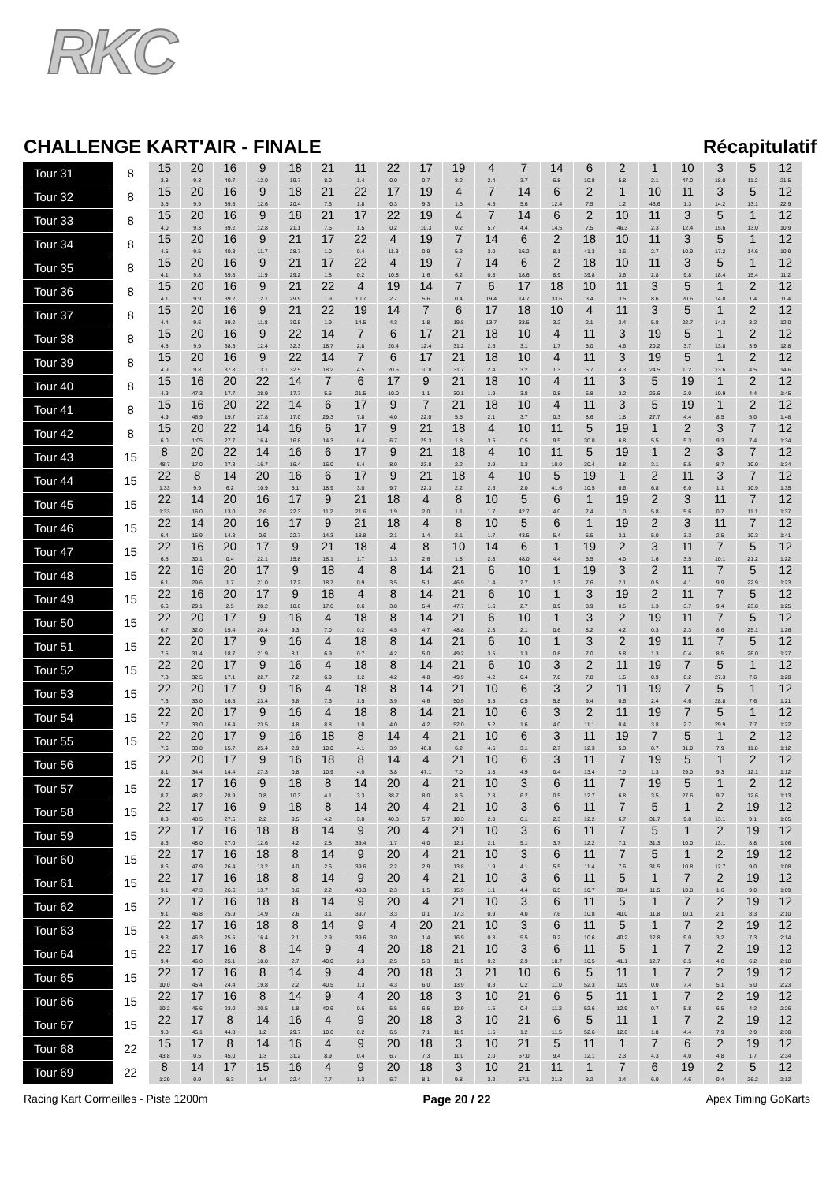RKC
CHALLENGE KART'AIR - FINALE Récapitulatif
| Tour 31 | 8 | 15 3.8 | 20 9.3 | 16 40.7 | 9 12.0 | 18 19.7 | 21 8.0 | 11 1.4 | 22 0.0 | 17 0.7 | 19 8.2 | 4 2.4 | 7 3.7 | 14 6.8 | 6 10.8 | 2 5.8 | 1 2.1 | 10 47.0 | 3 18.0 | 5 11.2 | 12 21.5 |
| Tour 32 | 8 | 15 3.5 | 20 9.9 | 16 39.5 | 9 12.6 | 18 20.4 | 21 7.6 | 22 1.8 | 17 0.3 | 19 9.3 | 4 1.5 | 7 4.5 | 14 5.6 | 6 12.4 | 2 7.5 | 1 1.2 | 10 46.6 | 11 1.3 | 3 14.2 | 5 13.1 | 12 22.9 |
| Tour 33 | 8 | 15 4.0 | 20 9.3 | 16 39.2 | 9 12.8 | 18 21.1 | 21 7.5 | 17 1.5 | 22 0.2 | 19 10.3 | 4 0.2 | 7 5.7 | 14 4.4 | 6 14.5 | 2 7.5 | 10 46.3 | 11 2.3 | 3 12.4 | 5 15.6 | 1 13.0 | 12 10.9 |
| Tour 34 | 8 | 15 4.5 | 20 9.5 | 16 40.3 | 9 11.7 | 21 28.7 | 17 1.0 | 22 0.4 | 4 11.3 | 19 0.9 | 7 5.3 | 14 3.0 | 6 16.2 | 2 8.1 | 18 41.3 | 10 3.6 | 11 2.7 | 3 10.9 | 5 17.2 | 1 14.6 | 12 10.9 |
| Tour 35 | 8 | 15 4.1 | 20 9.8 | 16 39.8 | 9 11.9 | 21 29.2 | 17 1.8 | 22 0.2 | 4 10.8 | 19 1.6 | 7 6.2 | 14 0.8 | 6 18.6 | 2 8.9 | 18 39.8 | 10 3.6 | 11 2.8 | 3 9.8 | 5 18.4 | 1 15.4 | 12 11.2 |
| Tour 36 | 8 | 15 4.1 | 20 9.9 | 16 39.2 | 9 12.1 | 21 29.9 | 22 1.9 | 4 10.7 | 19 2.7 | 14 5.6 | 7 0.4 | 6 19.4 | 17 14.7 | 18 33.6 | 10 3.4 | 11 3.5 | 3 8.6 | 5 20.6 | 1 14.8 | 2 1.4 | 12 11.4 |
| Tour 37 | 8 | 15 4.4 | 20 9.6 | 16 39.2 | 9 11.8 | 21 30.5 | 22 1.9 | 19 14.5 | 14 4.3 | 7 1.8 | 6 19.8 | 17 13.7 | 18 33.5 | 10 3.2 | 4 2.1 | 11 3.4 | 3 5.8 | 5 22.7 | 1 14.3 | 2 3.2 | 12 12.0 |
| Tour 38 | 8 | 15 4.8 | 20 9.9 | 16 38.5 | 9 12.4 | 22 32.3 | 14 18.7 | 7 2.8 | 6 20.4 | 17 12.4 | 21 31.2 | 18 2.6 | 10 3.1 | 4 1.7 | 11 5.0 | 3 4.6 | 19 20.2 | 5 3.7 | 1 13.8 | 2 3.9 | 12 12.8 |
| Tour 39 | 8 | 15 4.9 | 20 9.8 | 16 37.8 | 9 13.1 | 22 32.5 | 14 18.2 | 7 4.5 | 6 20.6 | 17 10.8 | 21 31.7 | 18 2.4 | 10 3.2 | 4 1.3 | 11 5.7 | 3 4.3 | 19 24.5 | 5 0.2 | 1 13.6 | 2 4.5 | 12 14.6 |
| Tour 40 | 8 | 15 4.9 | 16 47.3 | 20 17.7 | 22 28.9 | 14 17.7 | 7 5.5 | 6 21.5 | 17 10.0 | 9 1.1 | 21 30.1 | 18 1.9 | 10 3.8 | 4 0.8 | 11 6.8 | 3 3.2 | 5 26.6 | 19 2.0 | 1 10.9 | 2 4.4 | 12 1:45 |
| Tour 41 | 8 | 15 4.9 | 16 46.9 | 20 19.7 | 22 27.8 | 14 17.0 | 6 29.3 | 17 7.8 | 9 4.0 | 7 22.0 | 21 5.5 | 18 2.1 | 10 3.7 | 4 0.3 | 11 8.6 | 3 1.8 | 5 27.7 | 19 4.4 | 1 8.5 | 2 5.0 | 12 1:48 |
| Tour 42 | 8 | 15 6.0 | 20 1:05 | 22 27.7 | 14 16.4 | 16 16.8 | 6 14.3 | 17 6.4 | 9 6.7 | 21 25.3 | 18 1.8 | 4 3.5 | 10 0.5 | 11 9.5 | 5 30.0 | 19 6.8 | 1 5.5 | 2 5.3 | 3 9.3 | 7 7.4 | 12 1:34 |
| Tour 43 | 15 | 8 48.7 | 20 17.0 | 22 27.3 | 14 16.7 | 16 16.4 | 6 16.0 | 17 5.4 | 9 8.0 | 21 23.8 | 18 2.2 | 4 2.9 | 10 1.3 | 11 10.0 | 5 30.4 | 19 8.8 | 1 3.1 | 2 5.5 | 3 8.7 | 7 10.0 | 12 1:34 |
| Tour 44 | 15 | 22 1:33 | 8 9.9 | 14 6.2 | 20 10.9 | 16 5.1 | 6 18.9 | 17 3.0 | 9 9.7 | 21 22.3 | 18 2.2 | 4 2.6 | 10 2.0 | 5 41.6 | 19 10.5 | 1 0.6 | 2 6.8 | 11 6.0 | 3 1.1 | 7 10.9 | 12 1:35 |
| Tour 45 | 15 | 22 1:33 | 14 16.0 | 20 13.0 | 16 2.6 | 17 22.3 | 9 11.2 | 21 21.6 | 18 1.9 | 4 2.0 | 8 1.1 | 10 1.7 | 5 42.7 | 6 4.0 | 1 7.4 | 19 1.0 | 2 5.8 | 3 5.6 | 11 0.7 | 7 11.1 | 12 1:37 |
| Tour 46 | 15 | 22 6.4 | 14 15.9 | 20 14.3 | 16 0.6 | 17 22.7 | 9 14.3 | 21 18.8 | 18 2.1 | 4 1.4 | 8 2.1 | 10 1.7 | 5 43.5 | 6 5.4 | 1 5.5 | 19 3.1 | 2 5.0 | 3 3.3 | 11 2.5 | 7 10.3 | 12 1:41 |
| Tour 47 | 15 | 22 6.5 | 16 30.1 | 20 0.4 | 17 22.1 | 9 15.8 | 21 18.1 | 18 1.7 | 4 1.3 | 8 2.6 | 10 1.8 | 14 2.3 | 6 48.0 | 1 4.4 | 19 5.5 | 2 4.0 | 3 1.6 | 11 3.5 | 7 10.1 | 5 21.2 | 12 1:22 |
| Tour 48 | 15 | 22 6.1 | 16 29.6 | 20 1.7 | 17 21.0 | 9 17.2 | 18 18.7 | 4 0.9 | 8 3.5 | 14 5.1 | 21 46.9 | 6 1.4 | 10 2.7 | 1 1.3 | 19 7.6 | 3 2.1 | 2 0.5 | 11 4.1 | 7 9.9 | 5 22.9 | 12 1:23 |
| Tour 49 | 15 | 22 6.6 | 16 29.1 | 20 2.5 | 17 20.2 | 9 18.6 | 18 17.6 | 4 0.6 | 8 3.8 | 14 5.4 | 21 47.7 | 6 1.6 | 10 2.7 | 1 0.9 | 3 8.9 | 19 0.5 | 2 1.3 | 11 3.7 | 7 9.4 | 5 23.8 | 12 1:25 |
| Tour 50 | 15 | 22 6.7 | 20 32.0 | 17 19.4 | 9 20.4 | 16 9.3 | 4 7.0 | 18 0.2 | 8 4.5 | 14 4.7 | 21 48.8 | 6 2.3 | 10 2.1 | 1 0.6 | 3 8.2 | 2 4.2 | 19 0.3 | 11 2.3 | 7 8.6 | 5 25.1 | 12 1:26 |
| Tour 51 | 15 | 22 7.5 | 20 31.4 | 17 18.7 | 9 21.9 | 16 8.1 | 4 6.9 | 18 0.7 | 8 4.2 | 14 5.0 | 21 49.2 | 6 3.5 | 10 1.3 | 1 0.8 | 3 7.0 | 2 5.8 | 19 1.3 | 11 0.4 | 7 8.5 | 5 26.0 | 12 1:27 |
| Tour 52 | 15 | 22 7.3 | 20 32.5 | 17 17.1 | 9 22.7 | 16 7.2 | 4 6.9 | 18 1.2 | 8 4.2 | 14 4.8 | 21 49.9 | 6 4.2 | 10 0.4 | 3 7.8 | 2 7.8 | 11 1.5 | 19 0.9 | 7 6.2 | 5 27.3 | 1 7.6 | 12 1:20 |
| Tour 53 | 15 | 22 7.3 | 20 33.0 | 17 16.5 | 9 23.4 | 16 5.8 | 4 7.6 | 18 1.5 | 8 3.9 | 14 4.6 | 21 50.9 | 10 5.5 | 6 0.5 | 3 5.8 | 2 9.4 | 11 0.6 | 19 2.4 | 7 4.6 | 5 28.8 | 1 7.6 | 12 1:21 |
| Tour 54 | 15 | 22 7.7 | 20 33.0 | 17 16.4 | 9 23.5 | 16 4.8 | 4 8.8 | 18 1.0 | 8 4.0 | 14 4.2 | 21 52.0 | 10 5.2 | 6 1.6 | 3 4.0 | 2 11.1 | 11 0.4 | 19 3.8 | 7 2.7 | 5 29.9 | 1 7.7 | 12 1:22 |
| Tour 55 | 15 | 22 7.6 | 20 33.8 | 17 15.7 | 9 25.4 | 16 2.9 | 18 10.0 | 8 4.1 | 14 3.9 | 4 46.8 | 21 6.2 | 10 4.5 | 6 3.1 | 3 2.7 | 11 12.3 | 19 5.3 | 7 0.7 | 5 31.0 | 1 7.9 | 2 11.8 | 12 1:12 |
| Tour 56 | 15 | 22 8.1 | 20 34.4 | 17 14.4 | 9 27.3 | 16 0.8 | 18 10.9 | 8 4.0 | 14 3.8 | 4 47.1 | 21 7.0 | 10 3.8 | 6 4.9 | 3 0.4 | 11 13.4 | 7 7.0 | 19 1.3 | 5 29.0 | 1 9.3 | 2 12.1 | 12 1:12 |
| Tour 57 | 15 | 22 8.2 | 17 48.2 | 16 28.9 | 9 0.8 | 18 10.3 | 8 4.1 | 14 3.3 | 20 38.7 | 4 8.0 | 21 8.6 | 10 2.8 | 3 6.2 | 6 0.5 | 11 12.7 | 7 6.8 | 19 3.5 | 5 27.6 | 1 9.7 | 2 12.6 | 12 1:13 |
| Tour 58 | 15 | 22 8.3 | 17 48.5 | 16 27.5 | 9 2.2 | 18 9.5 | 8 4.2 | 14 3.0 | 20 40.3 | 4 5.7 | 21 10.3 | 10 2.0 | 3 6.1 | 6 2.3 | 11 12.2 | 7 6.7 | 5 31.7 | 1 9.8 | 2 13.1 | 19 9.1 | 12 1:05 |
| Tour 59 | 15 | 22 8.6 | 17 48.0 | 16 27.0 | 18 12.6 | 8 4.2 | 14 2.8 | 9 39.4 | 20 1.7 | 4 4.0 | 21 12.1 | 10 2.1 | 3 5.1 | 6 3.7 | 11 12.2 | 7 7.1 | 5 31.3 | 1 10.0 | 2 13.1 | 19 8.8 | 12 1:06 |
| Tour 60 | 15 | 22 8.6 | 17 47.9 | 16 26.4 | 18 13.2 | 8 4.0 | 14 2.6 | 9 39.6 | 20 2.2 | 4 2.9 | 21 13.8 | 10 1.9 | 3 4.1 | 6 5.5 | 11 11.4 | 7 7.6 | 5 31.5 | 1 10.8 | 2 12.7 | 19 9.0 | 12 1:08 |
| Tour 61 | 15 | 22 9.1 | 17 47.3 | 16 26.6 | 18 13.7 | 8 3.6 | 14 2.2 | 9 40.3 | 20 2.3 | 4 1.5 | 21 15.9 | 10 1.1 | 3 4.4 | 6 6.5 | 11 10.7 | 5 39.4 | 1 11.5 | 7 10.8 | 2 1.6 | 19 9.0 | 12 1:09 |
| Tour 62 | 15 | 22 9.1 | 17 46.8 | 16 25.9 | 18 14.9 | 8 2.6 | 14 3.1 | 9 39.7 | 20 3.3 | 4 0.1 | 21 17.3 | 10 0.9 | 3 4.0 | 6 7.6 | 11 10.8 | 5 40.0 | 1 11.8 | 7 10.1 | 2 2.1 | 19 8.3 | 12 2:10 |
| Tour 63 | 15 | 22 9.3 | 17 46.3 | 16 25.5 | 18 16.4 | 8 2.1 | 14 2.9 | 9 39.6 | 4 3.0 | 20 1.4 | 21 16.9 | 10 0.8 | 3 5.5 | 6 9.2 | 11 10.6 | 5 40.2 | 1 12.8 | 7 9.0 | 2 3.2 | 19 7.3 | 12 2:14 |
| Tour 64 | 15 | 22 9.4 | 17 46.0 | 16 25.1 | 8 18.8 | 14 2.7 | 9 40.0 | 4 2.3 | 20 2.5 | 18 5.3 | 21 11.9 | 10 0.2 | 3 2.9 | 6 10.7 | 11 10.5 | 5 41.1 | 1 12.7 | 7 8.5 | 2 4.0 | 19 6.2 | 12 2:18 |
| Tour 65 | 15 | 22 10.0 | 17 45.4 | 16 24.4 | 8 19.8 | 14 2.2 | 9 40.5 | 4 1.3 | 20 4.3 | 18 6.0 | 3 13.9 | 21 0.3 | 10 0.2 | 6 11.0 | 5 52.3 | 11 12.9 | 1 0.0 | 7 7.4 | 2 5.1 | 19 5.0 | 12 2:23 |
| Tour 66 | 15 | 22 10.2 | 17 45.6 | 16 23.0 | 8 20.5 | 14 1.8 | 9 40.6 | 4 0.6 | 20 5.5 | 18 6.5 | 3 12.9 | 10 1.5 | 21 0.4 | 6 11.2 | 5 52.6 | 11 12.9 | 1 0.7 | 7 5.8 | 2 6.5 | 19 4.2 | 12 2:26 |
| Tour 67 | 15 | 22 9.8 | 17 45.1 | 8 44.8 | 14 1.2 | 16 29.7 | 4 10.6 | 9 0.2 | 20 6.5 | 18 7.1 | 3 11.9 | 10 1.5 | 21 1.2 | 6 11.5 | 5 52.6 | 11 12.6 | 1 1.8 | 7 4.4 | 2 7.9 | 19 2.9 | 12 2:30 |
| Tour 68 | 22 | 15 43.8 | 17 0.5 | 8 45.0 | 14 1.3 | 16 31.2 | 4 8.9 | 9 0.4 | 20 6.7 | 18 7.3 | 3 11.0 | 10 2.0 | 21 57.0 | 5 9.4 | 11 12.1 | 1 2.3 | 7 4.3 | 6 4.0 | 2 4.8 | 19 1.7 | 12 2:34 |
| Tour 69 | 22 | 8 1:29 | 14 0.9 | 17 8.3 | 15 1.4 | 16 22.4 | 4 7.7 | 9 1.3 | 20 6.7 | 18 8.1 | 3 9.8 | 10 3.2 | 21 57.1 | 11 21.3 | 1 3.2 | 7 3.4 | 6 6.0 | 19 4.6 | 2 0.4 | 5 26.2 | 12 2:12 |
Racing Kart Cormeilles - Piste 1200m Page 20 / 22 Apex Timing GoKarts